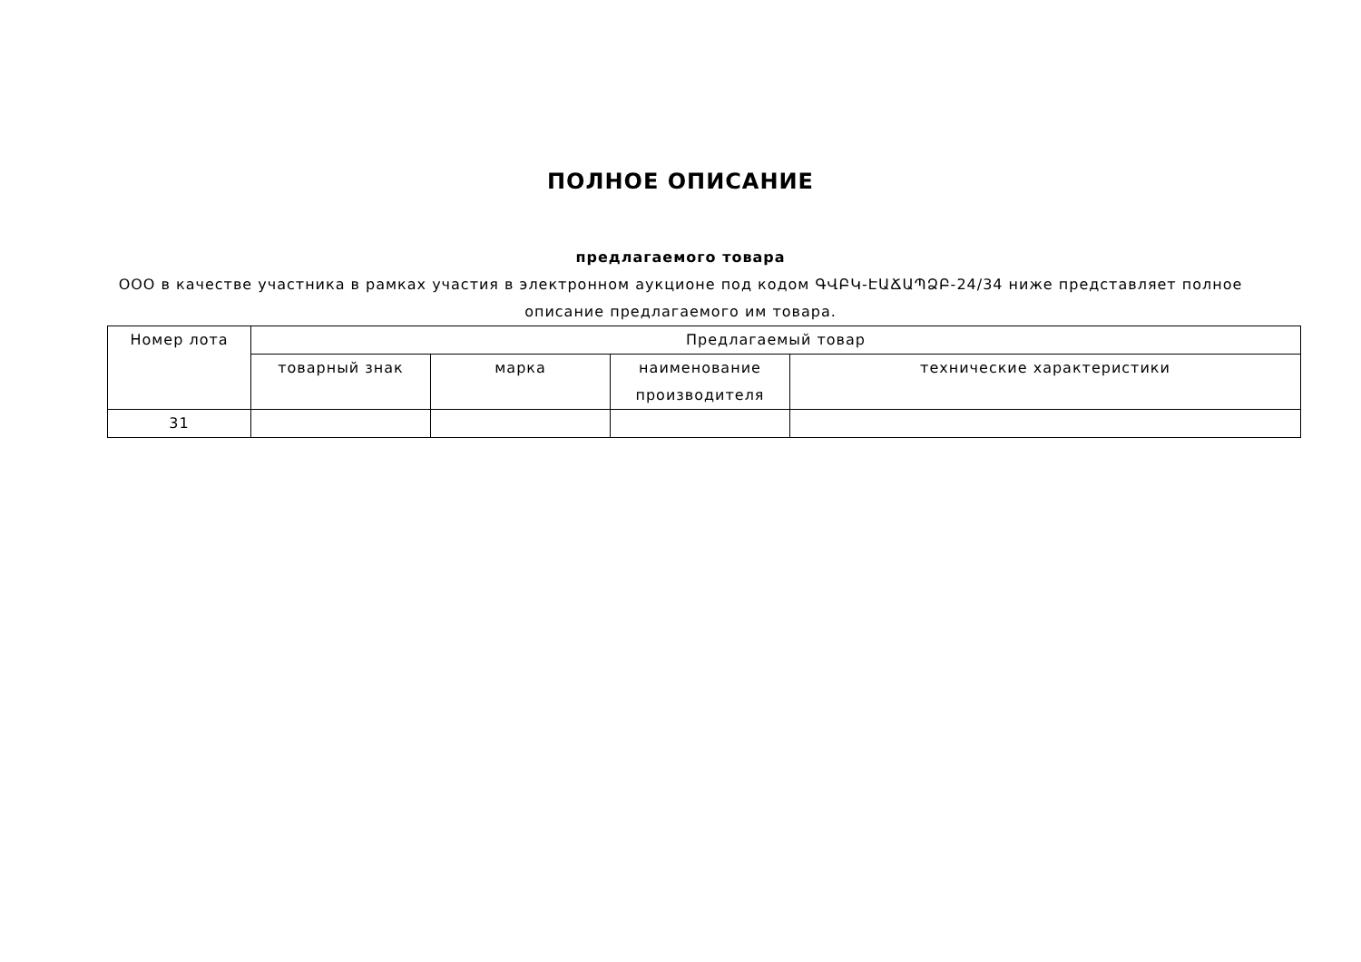ПОЛНОЕ ОПИСАНИЕ
предлагаемого товара
ООО в качестве участника в рамках участия в электронном аукционе под кодом ԳՎԲԿ-ԷԱՃԱՊՁԲ-24/34 ниже представляет полное описание предлагаемого им товара.
| Номер лота | Предлагаемый товар | | | |
| --- | --- | --- | --- | --- |
| | товарный знак | марка | наименование производителя | технические характеристики |
| 31 | | | | |